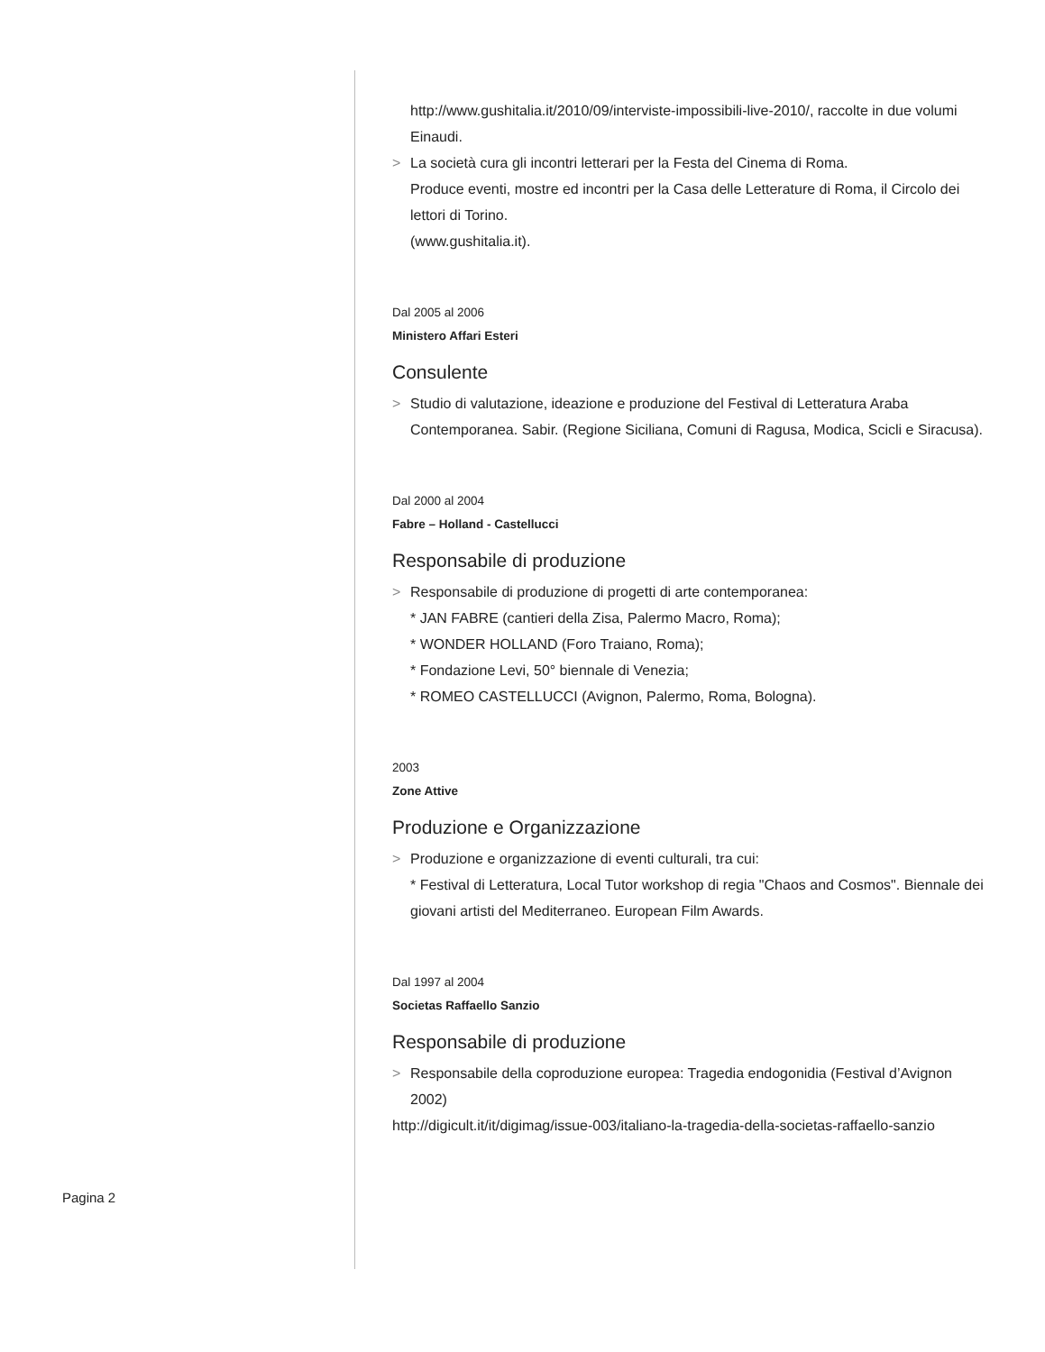http://www.gushitalia.it/2010/09/interviste-impossibili-live-2010/, raccolte in due volumi Einaudi.
> La società cura gli incontri letterari per la Festa del Cinema di Roma.
Produce eventi, mostre ed incontri per la Casa delle Letterature di Roma, il Circolo dei lettori di Torino.
(www.gushitalia.it).
Dal 2005 al 2006
Ministero Affari Esteri
Consulente
> Studio di valutazione, ideazione e produzione del Festival di Letteratura Araba Contemporanea. Sabir. (Regione Siciliana, Comuni di Ragusa, Modica, Scicli e Siracusa).
Dal 2000 al 2004
Fabre – Holland - Castellucci
Responsabile di produzione
> Responsabile di produzione di progetti di arte contemporanea:
* JAN FABRE (cantieri della Zisa, Palermo Macro, Roma);
* WONDER HOLLAND (Foro Traiano, Roma);
* Fondazione Levi, 50° biennale di Venezia;
* ROMEO CASTELLUCCI (Avignon, Palermo, Roma, Bologna).
2003
Zone Attive
Produzione e Organizzazione
> Produzione e organizzazione di eventi culturali, tra cui:
* Festival di Letteratura, Local Tutor workshop di regia "Chaos and Cosmos". Biennale dei giovani artisti del Mediterraneo. European Film Awards.
Dal 1997 al 2004
Societas Raffaello Sanzio
Responsabile di produzione
> Responsabile della coproduzione europea: Tragedia endogonidia (Festival d’Avignon 2002)
http://digicult.it/it/digimag/issue-003/italiano-la-tragedia-della-societas-raffaello-sanzio
Pagina 2